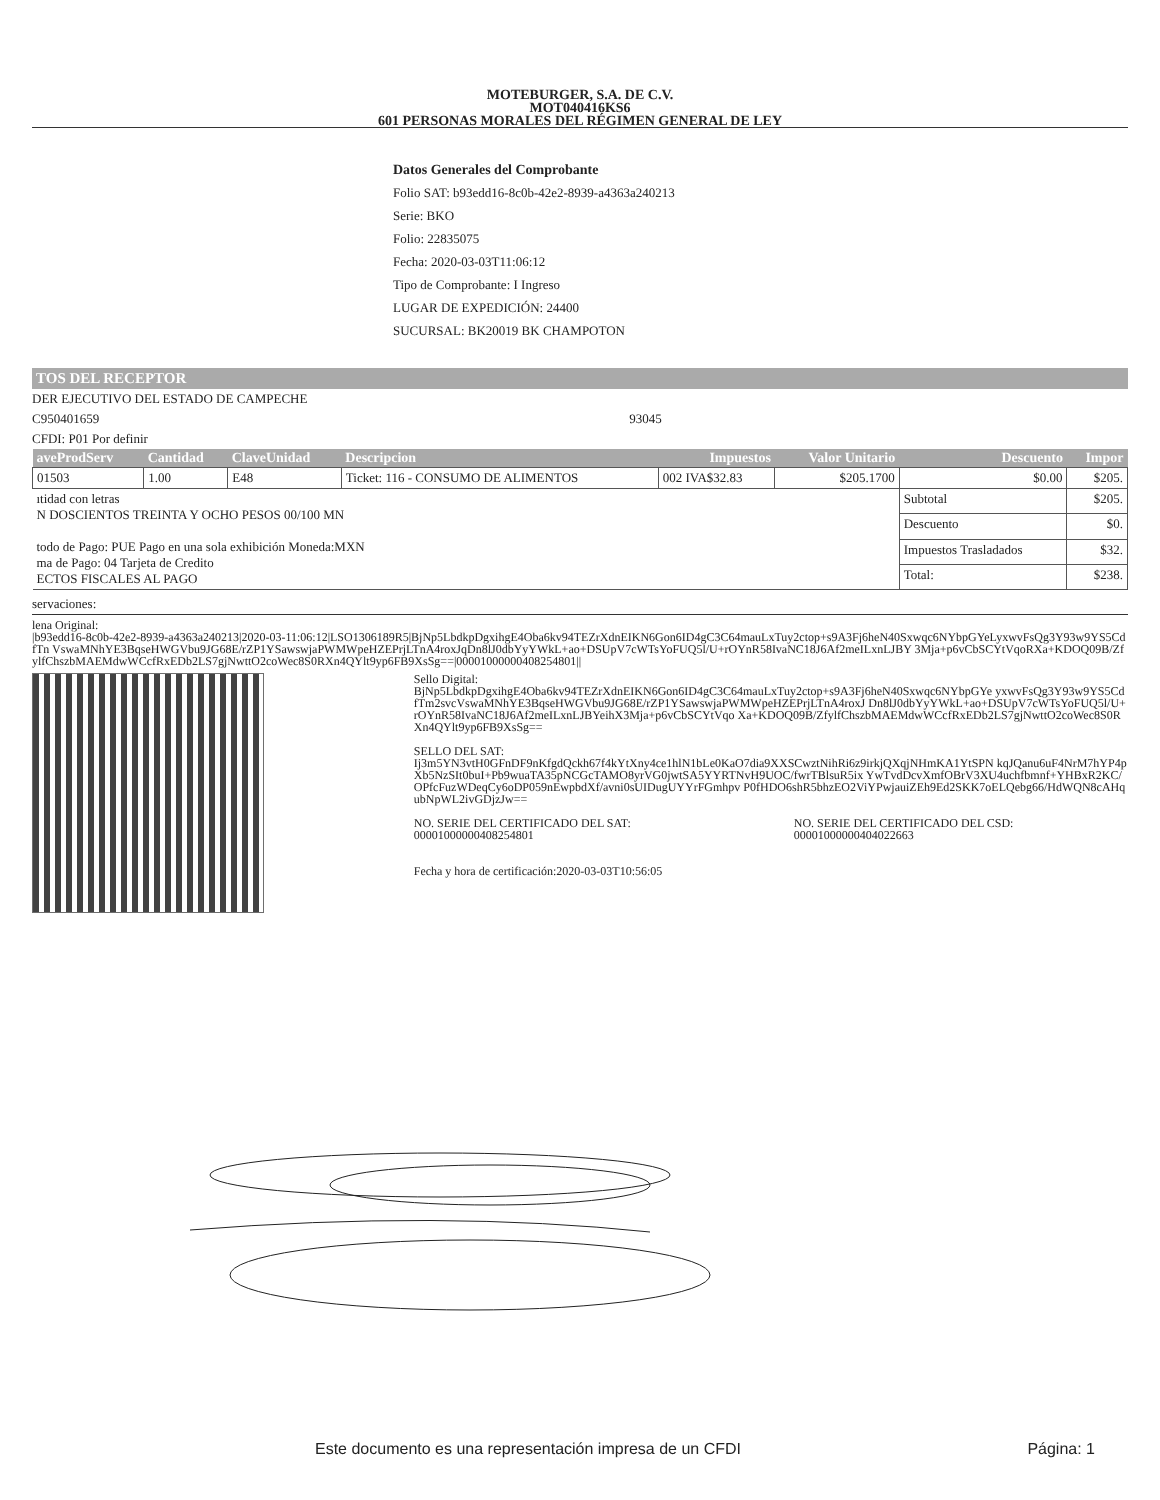MOTEBURGER, S.A. DE C.V.
MOT040416KS6
601 PERSONAS MORALES DEL RÉGIMEN GENERAL DE LEY
Datos Generales del Comprobante
Folio SAT: b93edd16-8c0b-42e2-8939-a4363a240213
Serie: BKO
Folio: 22835075
Fecha: 2020-03-03T11:06:12
Tipo de Comprobante: I Ingreso
LUGAR DE EXPEDICIÓN: 24400
SUCURSAL: BK20019 BK CHAMPOTON
TOS DEL RECEPTOR
DER EJECUTIVO DEL ESTADO DE CAMPECHE
C950401659 93045
CFDI: P01 Por definir
| aveProdServ | Cantidad | ClaveUnidad | Descripcion | Impuestos | Valor Unitario | Descuento | Impor |
| --- | --- | --- | --- | --- | --- | --- | --- |
| 01503 | 1.00 | E48 | Ticket: 116 - CONSUMO DE ALIMENTOS | 002 IVA$32.83 | $205.1700 | $0.00 | $205. |
| ıtidad con letras N DOSCIENTOS TREINTA Y OCHO PESOS 00/100 MN todo de Pago: PUE Pago en una sola exhibición Moneda:MXN ma de Pago: 04 Tarjeta de Credito ECTOS FISCALES AL PAGO | | | | | | Subtotal | $205. |
| | | | | | | Descuento | $0. |
| | | | | | | Impuestos Trasladados | $32. |
| | | | | | | Total: | $238. |
servaciones:
lena Original:
|b93edd16-8c0b-42e2-8939-a4363a240213|2020-03-11:06:12|LSO1306189R5|BjNp5LbdkpDgxihgE4Oba6kv94TEZrXdnEIKN6Gon6ID4gC3C64mauLxTuy2ctop+s9A3Fj6heN40Sxwqc6NYbpGYeLyxwvFsQg3Y93w9YS5CdfTn VswaMNhYE3BqseHWGVbu9JG68E/rZP1YSawswjaPWMWpeHZEPrjLTnA4roxJqDn8lJ0dbYyYWkL+ao+DSUpV7cWTsYoFUQ5l/U+rOYnR58IvaNC18J6Af2meILxnLJBY 3Mja+p6vCbSCYtVqoRXa+KDOQ09B/ZfylfChszbMAEMdwWCcfRxEDb2LS7gjNwttO2coWec8S0RXn4QYlt9yp6FB9XsSg==|00001000000408254801||
Sello Digital:
BjNp5LbdkpDgxihgE4Oba6kv94TEZrXdnEIKN6Gon6ID4gC3C64mauLxTuy2ctop+s9A3Fj6heN40Sxwqc6NYbpGYe yxwvFsQg3Y93w9YS5CdfTm2svcVswaMNhYE3BqseHWGVbu9JG68E/rZP1YSawswjaPWMWpeHZEPrjLTnA4roxJ Dn8lJ0dbYyYWkL+ao+DSUpV7cWTsYoFUQ5l/U+rOYnR58IvaNC18J6Af2meILxnLJBYeihX3Mja+p6vCbSCYtVqo Xa+KDOQ09B/ZfylfChszbMAEMdwWCcfRxEDb2LS7gjNwttO2coWec8S0RXn4QYlt9yp6FB9XsSg==
SELLO DEL SAT:
Ij3m5YN3vtH0GFnDF9nKfgdQckh67f4kYtXny4ce1hlN1bLe0KaO7dia9XXSCwztNihRi6z9irkjQXqjNHmKA1YtSPN kqJQanu6uF4NrM7hYP4pXb5NzSIt0buI+Pb9wuaTA35pNCGcTAMO8yrVG0jwtSA5YYRTNvH9UOC/fwrTBlsuR5ix YwTvdDcvXmfOBrV3XU4uchfbmnf+YHBxR2KC/OPfcFuzWDeqCy6oDP059nEwpbdXf/avni0sUIDugUYYrFGmhpv P0fHDO6shR5bhzEO2ViYPwjauiZEh9Ed2SKK7oELQebg66/HdWQN8cAHqubNpWL2ivGDjzJw==
NO. SERIE DEL CERTIFICADO DEL SAT:
00001000000408254801
NO. SERIE DEL CERTIFICADO DEL CSD:
00001000000404022663
Fecha y hora de certificación:2020-03-03T10:56:05
Este documento es una representación impresa de un CFDI Página: 1